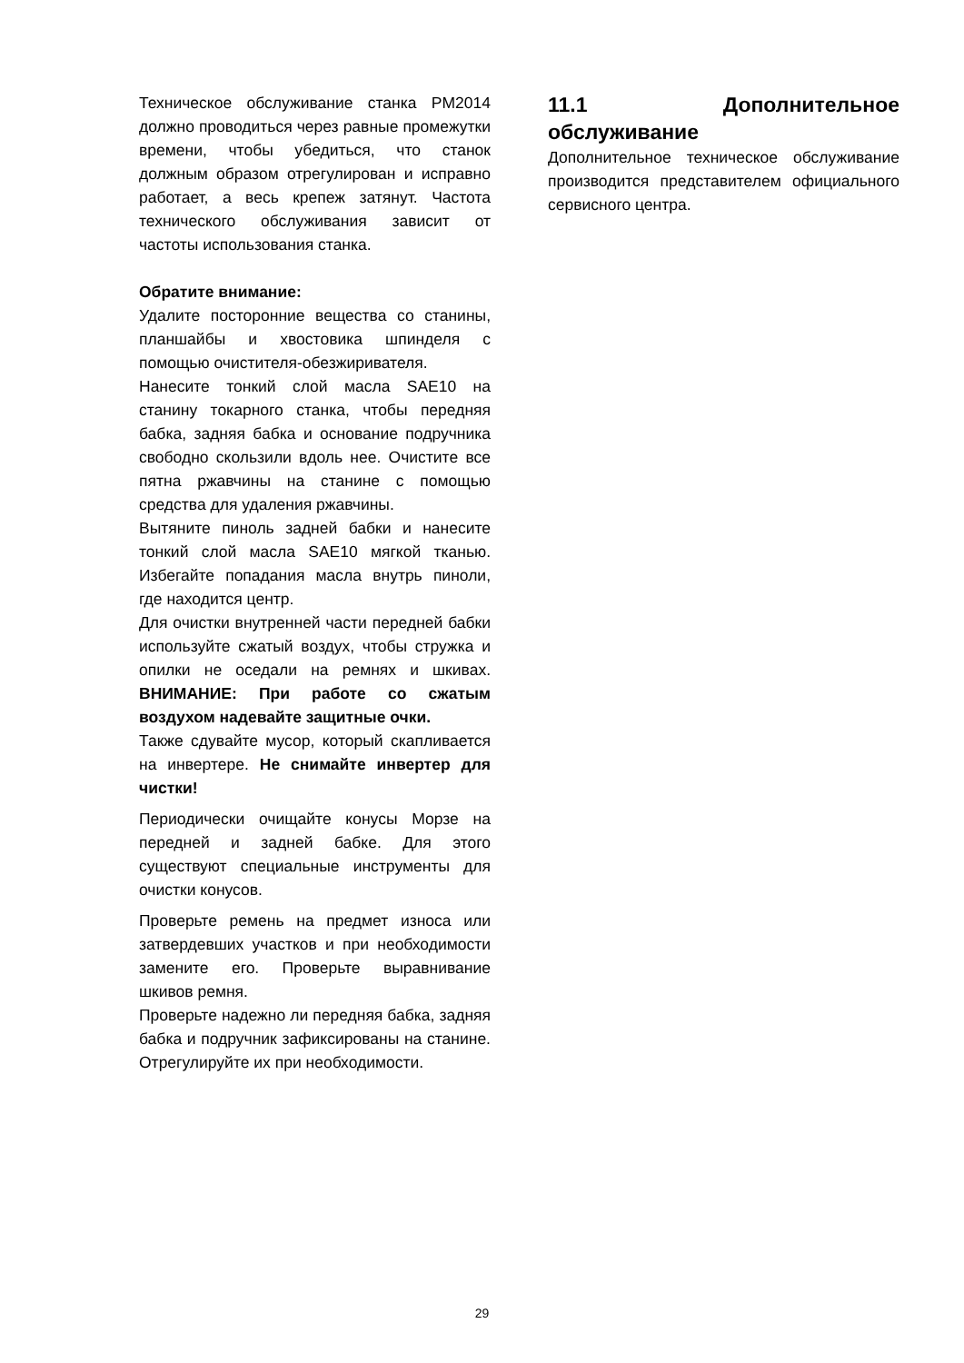Техническое обслуживание станка PM2014 должно проводиться через равные промежутки времени, чтобы убедиться, что станок должным образом отрегулирован и исправно работает, а весь крепеж затянут. Частота технического обслуживания зависит от частоты использования станка.
Обратите внимание:
Удалите посторонние вещества со станины, планшайбы и хвостовика шпинделя с помощью очистителя-обезжиривателя.
Нанесите тонкий слой масла SAE10 на станину токарного станка, чтобы передняя бабка, задняя бабка и основание подручника свободно скользили вдоль нее. Очистите все пятна ржавчины на станине с помощью средства для удаления ржавчины.
Вытяните пиноль задней бабки и нанесите тонкий слой масла SAE10 мягкой тканью. Избегайте попадания масла внутрь пиноли, где находится центр.
Для очистки внутренней части передней бабки используйте сжатый воздух, чтобы стружка и опилки не оседали на ремнях и шкивах. ВНИМАНИЕ: При работе со сжатым воздухом надевайте защитные очки.
Также сдувайте мусор, который скапливается на инвертере. Не снимайте инвертер для чистки!
Периодически очищайте конусы Морзе на передней и задней бабке. Для этого существуют специальные инструменты для очистки конусов.
Проверьте ремень на предмет износа или затвердевших участков и при необходимости замените его. Проверьте выравнивание шкивов ремня.
Проверьте надежно ли передняя бабка, задняя бабка и подручник зафиксированы на станине. Отрегулируйте их при необходимости.
11.1 Дополнительное обслуживание
Дополнительное техническое обслуживание производится представителем официального сервисного центра.
29